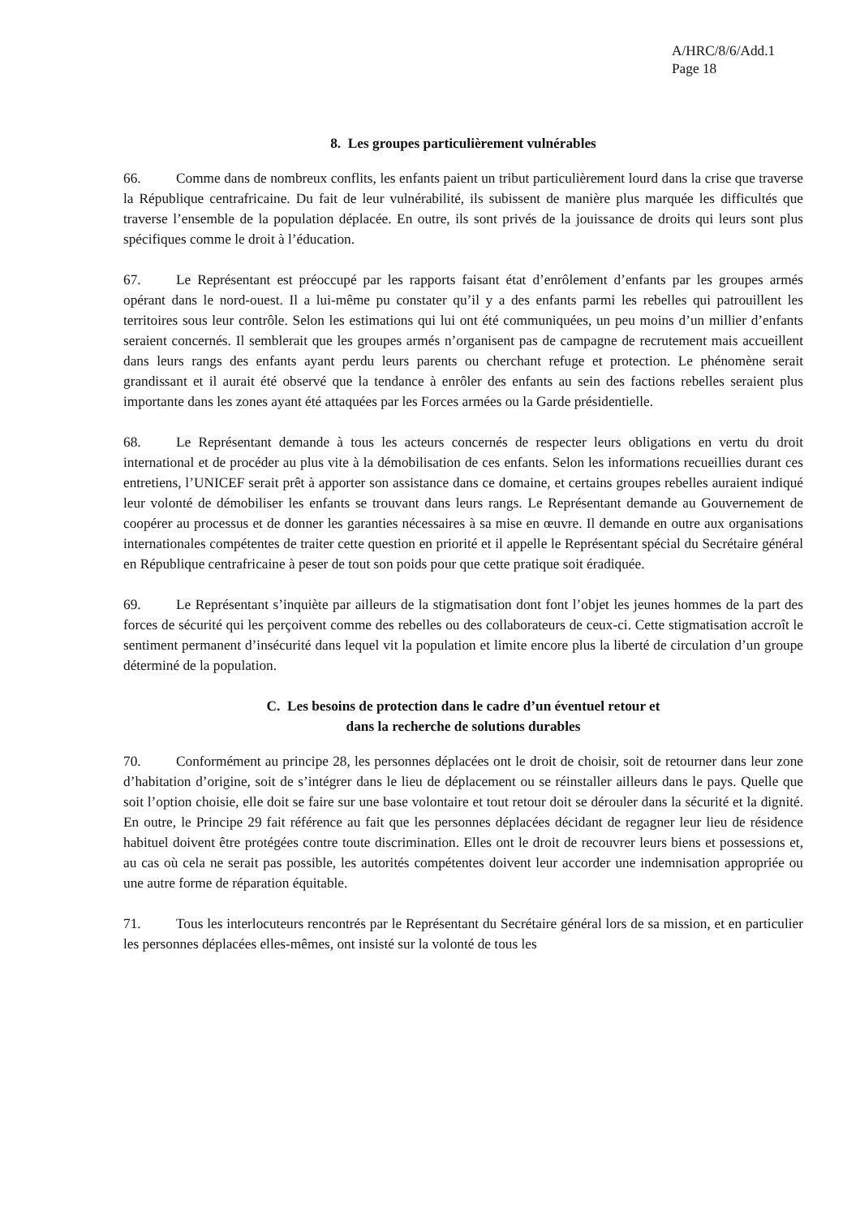A/HRC/8/6/Add.1
Page 18
8. Les groupes particulièrement vulnérables
66. Comme dans de nombreux conflits, les enfants paient un tribut particulièrement lourd dans la crise que traverse la République centrafricaine. Du fait de leur vulnérabilité, ils subissent de manière plus marquée les difficultés que traverse l’ensemble de la population déplacée. En outre, ils sont privés de la jouissance de droits qui leurs sont plus spécifiques comme le droit à l’éducation.
67. Le Représentant est préoccupé par les rapports faisant état d’enrôlement d’enfants par les groupes armés opérant dans le nord-ouest. Il a lui-même pu constater qu’il y a des enfants parmi les rebelles qui patrouillent les territoires sous leur contrôle. Selon les estimations qui lui ont été communiquées, un peu moins d’un millier d’enfants seraient concernés. Il semblerait que les groupes armés n’organisent pas de campagne de recrutement mais accueillent dans leurs rangs des enfants ayant perdu leurs parents ou cherchant refuge et protection. Le phénomène serait grandissant et il aurait été observé que la tendance à enrôler des enfants au sein des factions rebelles seraient plus importante dans les zones ayant été attaquées par les Forces armées ou la Garde présidentielle.
68. Le Représentant demande à tous les acteurs concernés de respecter leurs obligations en vertu du droit international et de procéder au plus vite à la démobilisation de ces enfants. Selon les informations recueillies durant ces entretiens, l’UNICEF serait prêt à apporter son assistance dans ce domaine, et certains groupes rebelles auraient indiqué leur volonté de démobiliser les enfants se trouvant dans leurs rangs. Le Représentant demande au Gouvernement de coopérer au processus et de donner les garanties nécessaires à sa mise en œuvre. Il demande en outre aux organisations internationales compétentes de traiter cette question en priorité et il appelle le Représentant spécial du Secrétaire général en République centrafricaine à peser de tout son poids pour que cette pratique soit éradiquée.
69. Le Représentant s’inquiète par ailleurs de la stigmatisation dont font l’objet les jeunes hommes de la part des forces de sécurité qui les perçoivent comme des rebelles ou des collaborateurs de ceux-ci. Cette stigmatisation accroît le sentiment permanent d’insécurité dans lequel vit la population et limite encore plus la liberté de circulation d’un groupe déterminé de la population.
C. Les besoins de protection dans le cadre d’un éventuel retour et
dans la recherche de solutions durables
70. Conformément au principe 28, les personnes déplacées ont le droit de choisir, soit de retourner dans leur zone d’habitation d’origine, soit de s’intégrer dans le lieu de déplacement ou se réinstaller ailleurs dans le pays. Quelle que soit l’option choisie, elle doit se faire sur une base volontaire et tout retour doit se dérouler dans la sécurité et la dignité. En outre, le Principe 29 fait référence au fait que les personnes déplacées décidant de regagner leur lieu de résidence habituel doivent être protégées contre toute discrimination. Elles ont le droit de recouvrer leurs biens et possessions et, au cas où cela ne serait pas possible, les autorités compétentes doivent leur accorder une indemnisation appropriée ou une autre forme de réparation équitable.
71. Tous les interlocuteurs rencontrés par le Représentant du Secrétaire général lors de sa mission, et en particulier les personnes déplacées elles-mêmes, ont insisté sur la volonté de tous les